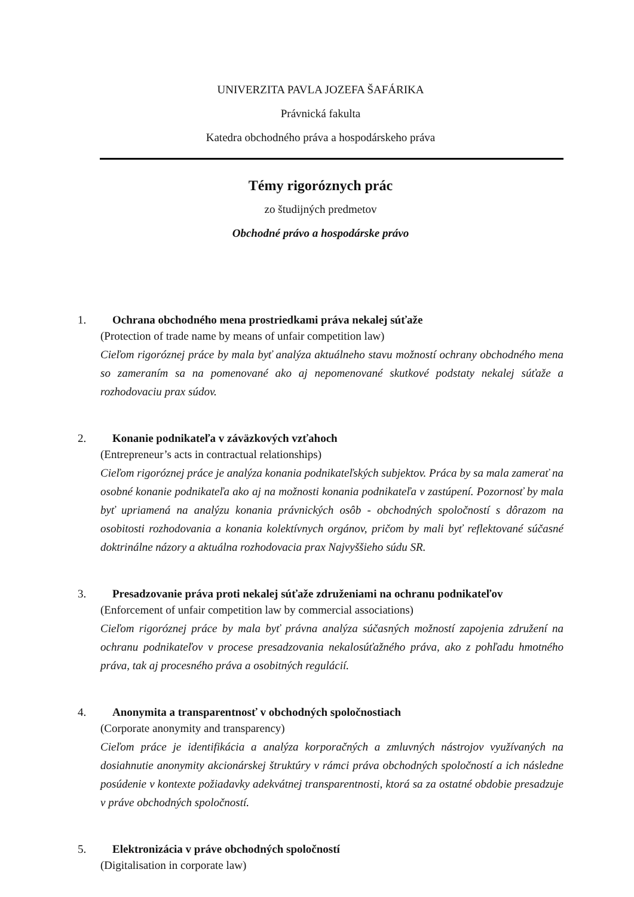UNIVERZITA PAVLA JOZEFA ŠAFÁRIKA
Právnická fakulta
Katedra obchodného práva a hospodárskeho práva
Témy rigoróznych prác
zo študijných predmetov
Obchodné právo a hospodárske právo
1. Ochrana obchodného mena prostriedkami práva nekalej súťaže
(Protection of trade name by means of unfair competition law)
Cieľom rigoróznej práce by mala byť analýza aktuálneho stavu možností ochrany obchodného mena so zameraním sa na pomenované ako aj nepomenované skutkové podstaty nekalej súťaže a rozhodovaciu prax súdov.
2. Konanie podnikateľa v záväzkových vzťahoch
(Entrepreneur’s acts in contractual relationships)
Cieľom rigoróznej práce je analýza konania podnikateľských subjektov. Práca by sa mala zamerať na osobné konanie podnikateľa ako aj na možnosti konania podnikateľa v zastúpení. Pozornosť by mala byť upriamená na analýzu konania právnických osôb - obchodných spoločností s dôrazom na osobitosti rozhodovania a konania kolektívnych orgánov, pričom by mali byť reflektované súčasné doktrinálne názory a aktuálna rozhodovacia prax Najvyššieho súdu SR.
3. Presadzovanie práva proti nekalej súťaže združeniami na ochranu podnikateľov
(Enforcement of unfair competition law by commercial associations)
Cieľom rigoróznej práce by mala byť právna analýza súčasných možností zapojenia združení na ochranu podnikateľov v procese presadzovania nekalosúťažného práva, ako z pohľadu hmotného práva, tak aj procesného práva a osobitných regulácií.
4. Anonymita a transparentnosť v obchodných spoločnostiach
(Corporate anonymity and transparency)
Cieľom práce je identifikácia a analýza korporačných a zmluvných nástrojov využívaných na dosiahnutie anonymity akcionárskej štruktúry v rámci práva obchodných spoločností a ich následne posúdenie v kontexte požiadavky adekvátnej transparentnosti, ktorá sa za ostatné obdobie presadzuje v práve obchodných spoločností.
5. Elektronizácia v práve obchodných spoločností
(Digitalisation in corporate law)